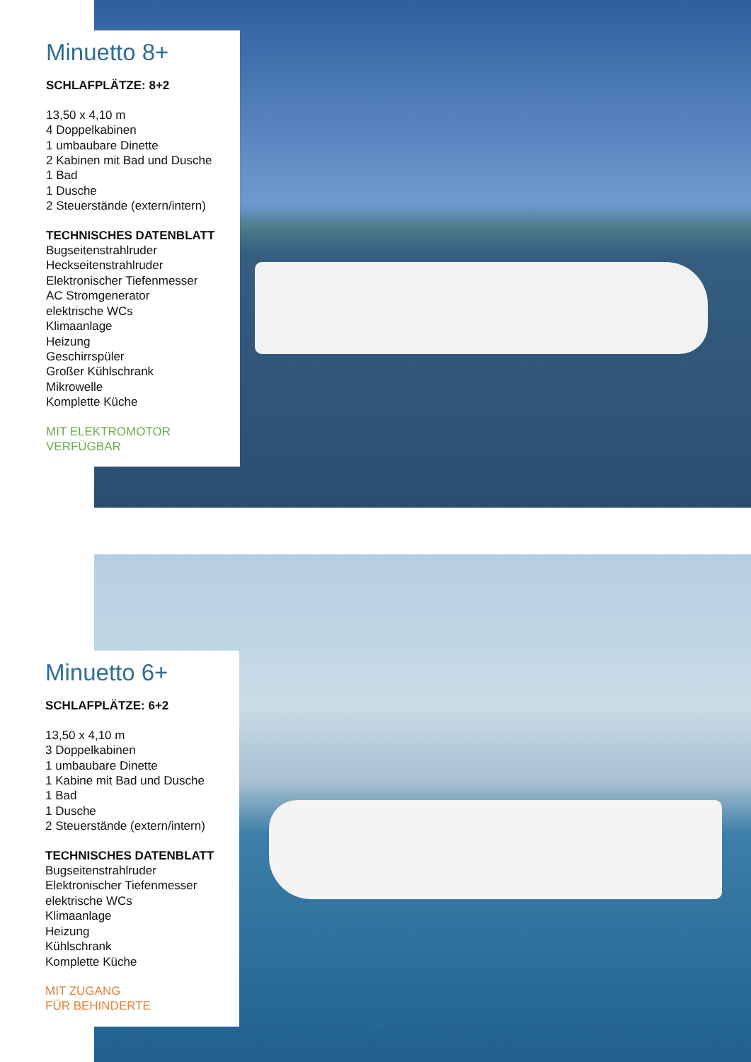Minuetto 8+
SCHLAFPLÄTZE: 8+2
13,50 x 4,10 m
4 Doppelkabinen
1 umbaubare Dinette
2 Kabinen mit Bad und Dusche
1 Bad
1 Dusche
2 Steuerstände (extern/intern)
TECHNISCHES DATENBLATT
Bugseitenstrahlruder
Heckseitenstrahlruder
Elektronischer Tiefenmesser
AC Stromgenerator
elektrische WCs
Klimaanlage
Heizung
Geschirrspüler
Großer Kühlschrank
Mikrowelle
Komplette Küche
MIT ELEKTROMOTOR
VERFÜGBAR
Minuetto 6+
SCHLAFPLÄTZE: 6+2
13,50 x 4,10 m
3 Doppelkabinen
1 umbaubare Dinette
1 Kabine mit Bad und Dusche
1 Bad
1 Dusche
2 Steuerstände (extern/intern)
TECHNISCHES DATENBLATT
Bugseitenstrahlruder
Elektronischer Tiefenmesser
elektrische WCs
Klimaanlage
Heizung
Kühlschrank
Komplette Küche
MIT ZUGANG
FÜR BEHINDERTE
15